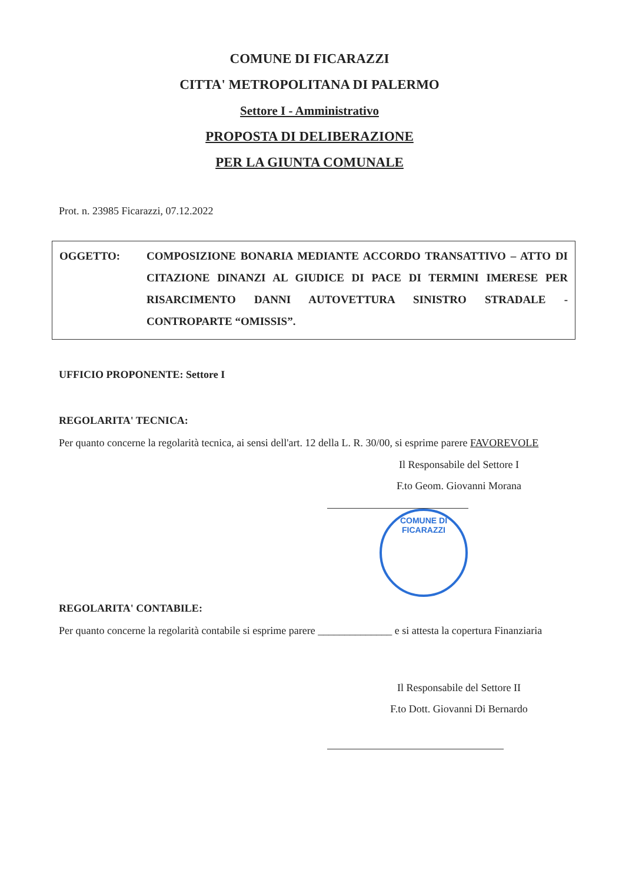COMUNE DI FICARAZZI
CITTA' METROPOLITANA DI PALERMO
Settore I - Amministrativo
PROPOSTA DI DELIBERAZIONE
PER LA GIUNTA COMUNALE
Prot. n. 23985 Ficarazzi, 07.12.2022
OGGETTO: COMPOSIZIONE BONARIA MEDIANTE ACCORDO TRANSATTIVO – ATTO DI CITAZIONE DINANZI AL GIUDICE DI PACE DI TERMINI IMERESE PER RISARCIMENTO DANNI AUTOVETTURA SINISTRO STRADALE - CONTROPARTE “OMISSIS”.
UFFICIO PROPONENTE: Settore I
REGOLARITA' TECNICA:
Per quanto concerne la regolarità tecnica, ai sensi dell'art. 12 della L. R. 30/00, si esprime parere FAVOREVOLE
Il Responsabile del Settore I
F.to Geom. Giovanni Morana
COMUNE DI FICARAZZI
REGOLARITA' CONTABILE:
Per quanto concerne la regolarità contabile si esprime parere ______________ e si attesta la copertura Finanziaria
Il Responsabile del Settore II
F.to Dott. Giovanni Di Bernardo